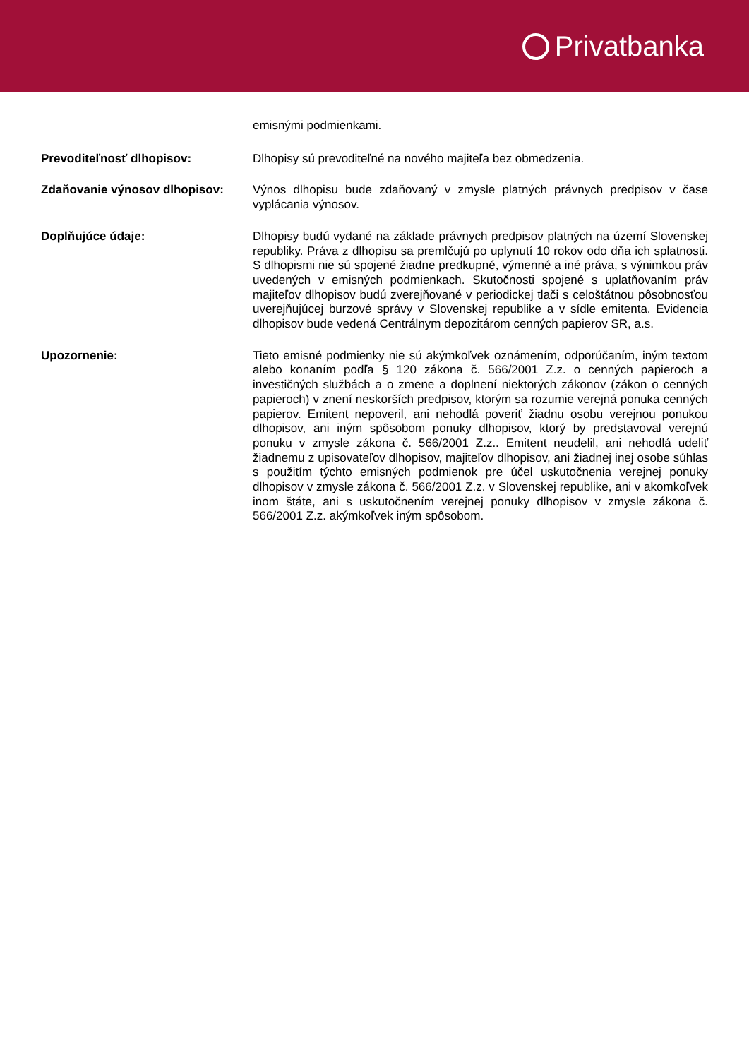Privatbanka
emisnými podmienkami.
Prevoditeľnosť dlhopisov: Dlhopisy sú prevoditeľné na nového majiteľa bez obmedzenia.
Zdaňovanie výnosov dlhopisov: Výnos dlhopisu bude zdaňovaný v zmysle platných právnych predpisov v čase vyplácania výnosov.
Doplňujúce údaje: Dlhopisy budú vydané na základe právnych predpisov platných na území Slovenskej republiky. Práva z dlhopisu sa premlčujú po uplynutí 10 rokov odo dňa ich splatnosti. S dlhopismi nie sú spojené žiadne predkupné, výmenné a iné práva, s výnimkou práv uvedených v emisných podmienkach. Skutočnosti spojené s uplatňovaním práv majiteľov dlhopisov budú zverejňované v periodickej tlači s celoštátnou pôsobnosťou uverejňujúcej burzové správy v Slovenskej republike a v sídle emitenta. Evidencia dlhopisov bude vedená Centrálnym depozitárom cenných papierov SR, a.s.
Upozornenie: Tieto emisné podmienky nie sú akýmkoľvek oznámením, odporúčaním, iným textom alebo konaním podľa § 120 zákona č. 566/2001 Z.z. o cenných papieroch a investičných službách a o zmene a doplnení niektorých zákonov (zákon o cenných papieroch) v znení neskorších predpisov, ktorým sa rozumie verejná ponuka cenných papierov. Emitent nepoveril, ani nehodlá poveriť žiadnu osobu verejnou ponukou dlhopisov, ani iným spôsobom ponuky dlhopisov, ktorý by predstavoval verejnú ponuku v zmysle zákona č. 566/2001 Z.z.. Emitent neudelil, ani nehodlá udeliť žiadnemu z upisovateľov dlhopisov, majiteľov dlhopisov, ani žiadnej inej osobe súhlas s použitím týchto emisných podmienok pre účel uskutočnenia verejnej ponuky dlhopisov v zmysle zákona č. 566/2001 Z.z. v Slovenskej republike, ani v akomkoľvek inom štáte, ani s uskutočnením verejnej ponuky dlhopisov v zmysle zákona č. 566/2001 Z.z. akýmkoľvek iným spôsobom.